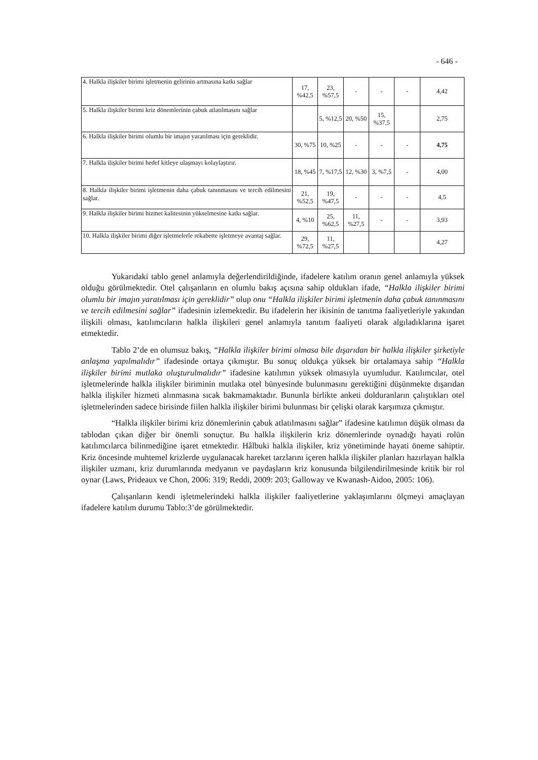- 646 -
| 4. Halkla ilişkiler birimi işletmenin gelirinin artmasına katkı sağlar | 17, %42,5 | 23, %57,5 | - | - | - | 4,42 |
| 5. Halkla ilişkiler birimi kriz dönemlerinin çabuk atlatılmasını sağlar | | 5, %12,5 | 20, %50 | 15, %37,5 | | 2,75 |
| 6. Halkla ilişkiler birimi olumlu bir imajın yaratılması için gereklidir. | 30, %75 | 10, %25 | - | - | - | 4,75 |
| 7. Halkla ilişkiler birimi hedef kitleye ulaşmayı kolaylaştırır. | 18, %45 | 7, %17,5 | 12, %30 | 3, %7,5 | - | 4,00 |
| 8. Halkla ilişkiler birimi işletmenin daha çabuk tanınmasını ve tercih edilmesini sağlar. | 21, %52,5 | 19, %47,5 | - | - | - | 4,5 |
| 9. Halkla ilişkiler birimi hizmet kalitesinin yükselmesine katkı sağlar. | 4, %10 | 25, %62,5 | 11, %27,5 | - | - | 3,93 |
| 10. Halkla ilişkiler birimi diğer işletmelerle rekabette işletmeye avantaj sağlar. | 29, %72,5 | 11, %27,5 | | | | 4,27 |
Yukarıdaki tablo genel anlamıyla değerlendirildiğinde, ifadelere katılım oranın genel anlamıyla yüksek olduğu görülmektedir. Otel çalışanların en olumlu bakış açısına sahip oldukları ifade, “Halkla ilişkiler birimi olumlu bir imajın yaratılması için gereklidir” olup onu “Halkla ilişkiler birimi işletmenin daha çabuk tanınmasını ve tercih edilmesini sağlar” ifadesinin izlemektedir. Bu ifadelerin her ikisinin de tanıtma faaliyetleriyle yakından ilişkili olması, katılımcıların halkla ilişkileri genel anlamıyla tanıtım faaliyeti olarak algıladıklarına işaret etmektedir.
Tablo 2’de en olumsuz bakış, “Halkla ilişkiler birimi olmasa bile dışarıdan bir halkla ilişkiler şirketiyle anlaşma yapılmalıdır” ifadesinde ortaya çıkmıştır. Bu sonuç oldukça yüksek bir ortalamaya sahip “Halkla ilişkiler birimi mutlaka oluşturulmalıdır” ifadesine katılımın yüksek olmasıyla uyumludur. Katılımcılar, otel işletmelerinde halkla ilişkiler biriminin mutlaka otel bünyesinde bulunmasını gerektiğini düşünmekte dışarıdan halkla ilişkiler hizmeti alınmasına sıcak bakmamaktadır. Bununla birlikte anketi dolduranların çalıştıkları otel işletmelerinden sadece birisinde fiilen halkla ilişkiler birimi bulunması bir çelişki olarak karşımıza çıkmıştır.
“Halkla ilişkiler birimi kriz dönemlerinin çabuk atlatılmasını sağlar” ifadesine katılımın düşük olması da tablodan çıkan diğer bir önemli sonuçtur. Bu halkla ilişkilerin kriz dönemlerinde oynadığı hayati rolün katılımcılarca bilinmediğine işaret etmektedir. Hâlbuki halkla ilişkiler, kriz yönetiminde hayati öneme sahiptir. Kriz öncesinde muhtemel krizlerde uygulanacak hareket tarzlarını içeren halkla ilişkiler planları hazırlayan halkla ilişkiler uzmanı, kriz durumlarında medyanın ve paydaşların kriz konusunda bilgilendirilmesinde kritik bir rol oynar (Laws, Prideaux ve Chon, 2006: 319; Reddi, 2009: 203; Galloway ve Kwanash-Aidoo, 2005: 106).
Çalışanların kendi işletmelerindeki halkla ilişkiler faaliyetlerine yaklaşımlarını ölçmeyi amaçlayan ifadelere katılım durumu Tablo:3’de görülmektedir.